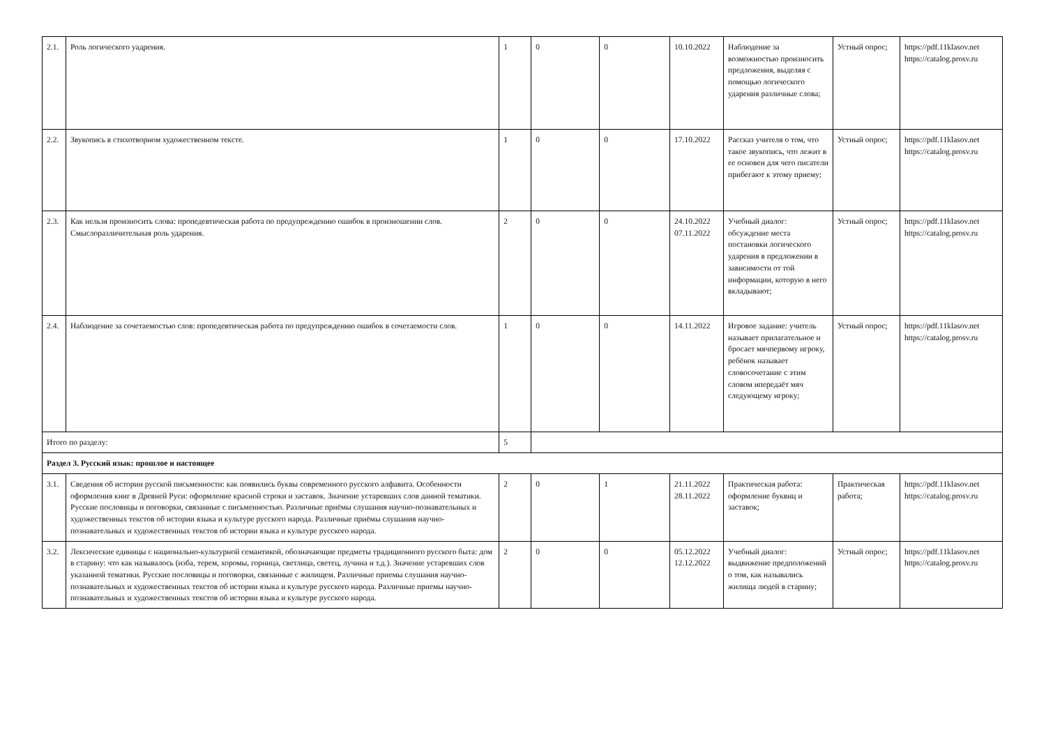| 2.1. | Роль логического уадрения. | 1 | 0 | 0 | 10.10.2022 | Наблюдение за возможностью произносить предложения, выделяя с помощью логического ударения различные слова; | Устный опрос; | https://pdf.11klasov.net https://catalog.prosv.ru |
| 2.2. | Звукопись в стихотворном художественном тексте. | 1 | 0 | 0 | 17.10.2022 | Рассказ учителя о том, что такое звукопись, что лежит в ее основеи для чего писатели прибегают к этому приему; | Устный опрос; | https://pdf.11klasov.net https://catalog.prosv.ru |
| 2.3. | Как нельзя произносить слова: пропедевтическая работа по предупреждению ошибок в произношении слов. Смыслоразличительная роль ударения. | 2 | 0 | 0 | 24.10.2022 07.11.2022 | Учебный диалог: обсуждение места постановки логического ударения в предложении в зависимости от той информации, которую в него вкладывают; | Устный опрос; | https://pdf.11klasov.net https://catalog.prosv.ru |
| 2.4. | Наблюдение за сочетаемостью слов: пропедевтическая работа по предупреждению ошибок в сочетаемости слов. | 1 | 0 | 0 | 14.11.2022 | Игровое задание: учитель называет прилагательное и бросает мячпервому игроку, ребёнок называет словосочетание с этим словом ипередаёт мяч следующему игроку; | Устный опрос; | https://pdf.11klasov.net https://catalog.prosv.ru |
| Итого по разделу: | | 5 | | | | | | |
| Раздел 3. Русский язык: прошлое и настоящее | | | | | | | | |
| 3.1. | Сведения об истории русской письменности: как появились буквы современного русского алфавита. Особенности оформления книг в Древней Руси: оформление красной строки и заставок. Значение устаревших слов данной тематики. Русские пословицы и поговорки, связанные с письменностью. Различные приёмы слушания научно-познавательных и художественных текстов об истории языка и культуре русского народа. Различные приёмы слушания научно-познавательных и художественных текстов об истории языка и культуре русского народа. | 2 | 0 | 1 | 21.11.2022 28.11.2022 | Практическая работа: оформление буквиц и заставок; | Практическая работа; | https://pdf.11klasov.net https://catalog.prosv.ru |
| 3.2. | Лексические единицы с национально-культурной семантикой, обозначающие предметы традиционного русского быта: дом в старину: что как называлось (изба, терем, хоромы, горница, светлица, светец, лучина и т.д.). Значение устаревших слов указанной тематики. Русские пословицы и поговорки, связанные с жилищем. Различные приемы слушания научно-познавательных и художественных текстов об истории языка и культуре русского народа. Различные приемы научно-познавательных и художественных текстов об истории языка и культуре русского народа. | 2 | 0 | 0 | 05.12.2022 12.12.2022 | Учебный диалог: выдвижение предположений о том, как назывались жилища людей в старину; | Устный опрос; | https://pdf.11klasov.net https://catalog.prosv.ru |